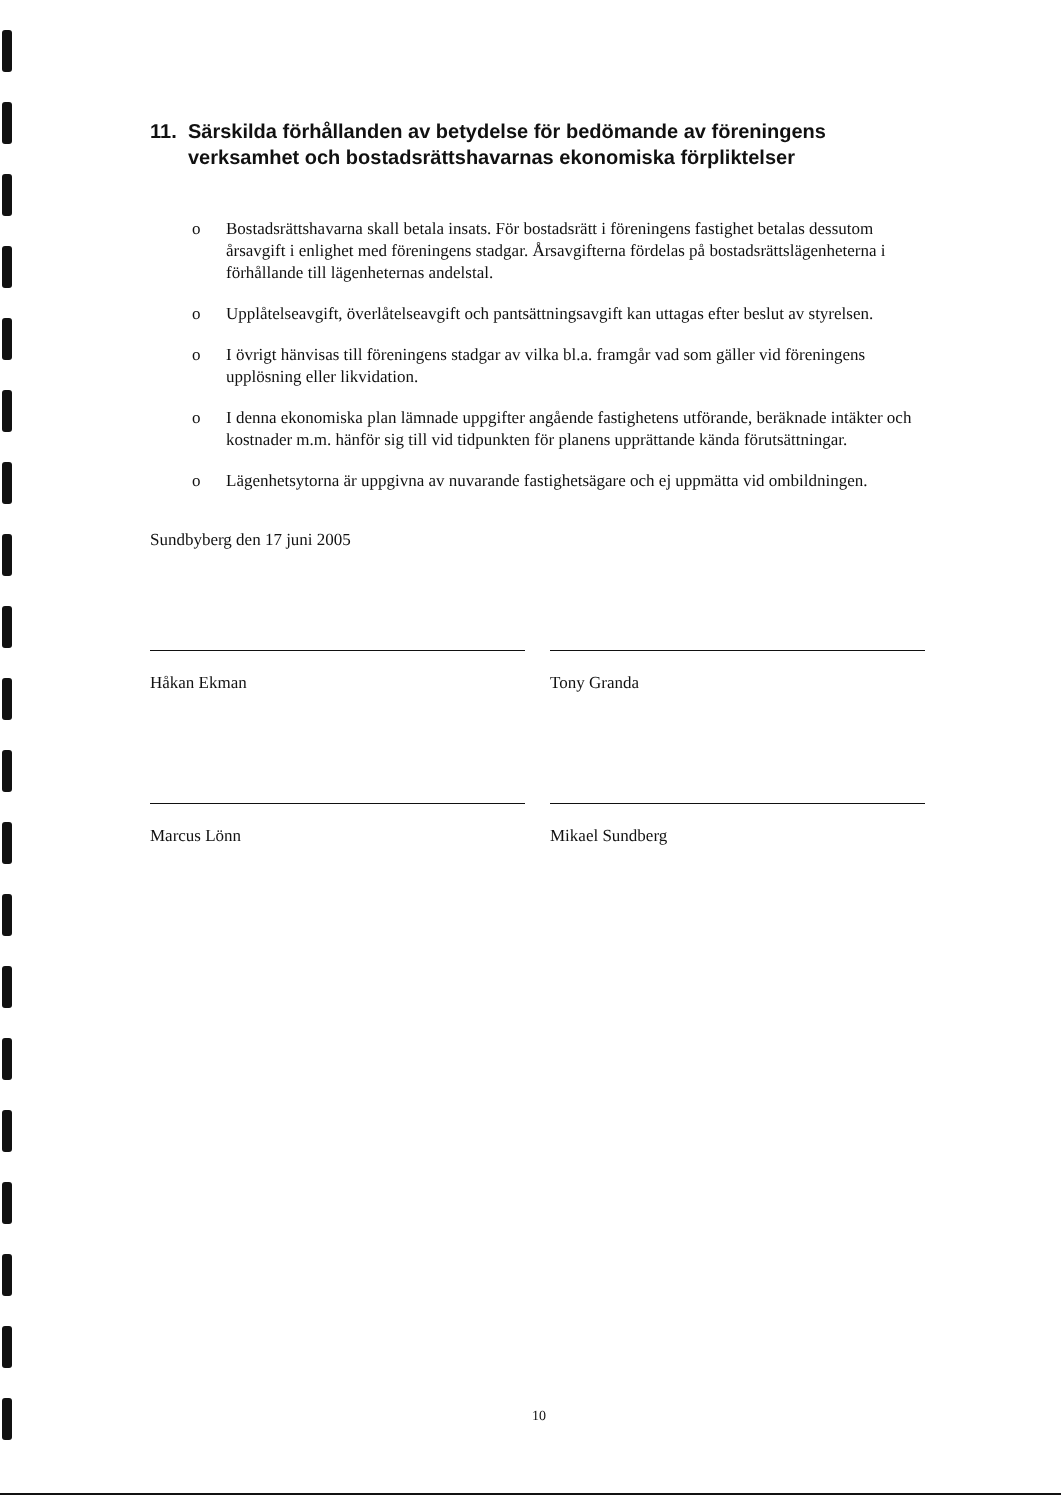11. Särskilda förhållanden av betydelse för bedömande av föreningens verksamhet och bostadsrättshavarnas ekonomiska förpliktelser
o Bostadsrättshavarna skall betala insats. För bostadsrätt i föreningens fastighet betalas dessutom årsavgift i enlighet med föreningens stadgar. Årsavgifterna fördelas på bostadsrättslägenheterna i förhållande till lägenheternas andelstal.
o Upplåtelseavgift, överlåtelseavgift och pantsättningsavgift kan uttagas efter beslut av styrelsen.
o I övrigt hänvisas till föreningens stadgar av vilka bl.a. framgår vad som gäller vid föreningens upplösning eller likvidation.
o I denna ekonomiska plan lämnade uppgifter angående fastighetens utförande, beräknade intäkter och kostnader m.m. hänför sig till vid tidpunkten för planens upprättande kända förutsättningar.
o Lägenhetsytorna är uppgivna av nuvarande fastighetsägare och ej uppmätta vid ombildningen.
Sundbyberg den 17 juni 2005
Håkan Ekman
Tony Granda
Marcus Lönn
Mikael Sundberg
10